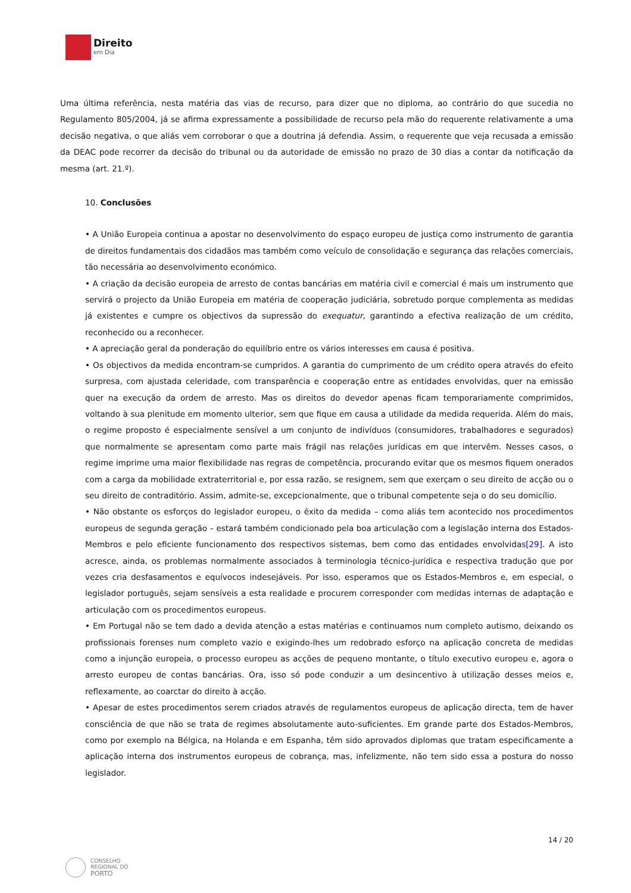Direito
em Dia
Uma última referência, nesta matéria das vias de recurso, para dizer que no diploma, ao contrário do que sucedia no Regulamento 805/2004, já se afirma expressamente a possibilidade de recurso pela mão do requerente relativamente a uma decisão negativa, o que aliás vem corroborar o que a doutrina já defendia. Assim, o requerente que veja recusada a emissão da DEAC pode recorrer da decisão do tribunal ou da autoridade de emissão no prazo de 30 dias a contar da notificação da mesma (art. 21.º).
10. Conclusões
• A União Europeia continua a apostar no desenvolvimento do espaço europeu de justiça como instrumento de garantia de direitos fundamentais dos cidadãos mas também como veículo de consolidação e segurança das relações comerciais, tão necessária ao desenvolvimento económico.
• A criação da decisão europeia de arresto de contas bancárias em matéria civil e comercial é mais um instrumento que servirá o projecto da União Europeia em matéria de cooperação judiciária, sobretudo porque complementa as medidas já existentes e cumpre os objectivos da supressão do exequatur, garantindo a efectiva realização de um crédito, reconhecido ou a reconhecer.
• A apreciação geral da ponderação do equilíbrio entre os vários interesses em causa é positiva.
• Os objectivos da medida encontram-se cumpridos. A garantia do cumprimento de um crédito opera através do efeito surpresa, com ajustada celeridade, com transparência e cooperação entre as entidades envolvidas, quer na emissão quer na execução da ordem de arresto. Mas os direitos do devedor apenas ficam temporariamente comprimidos, voltando à sua plenitude em momento ulterior, sem que fique em causa a utilidade da medida requerida. Além do mais, o regime proposto é especialmente sensível a um conjunto de indivíduos (consumidores, trabalhadores e segurados) que normalmente se apresentam como parte mais frágil nas relações jurídicas em que intervêm. Nesses casos, o regime imprime uma maior flexibilidade nas regras de competência, procurando evitar que os mesmos fiquem onerados com a carga da mobilidade extraterritorial e, por essa razão, se resignem, sem que exerçam o seu direito de acção ou o seu direito de contraditório. Assim, admite-se, excepcionalmente, que o tribunal competente seja o do seu domicílio.
• Não obstante os esforços do legislador europeu, o êxito da medida – como aliás tem acontecido nos procedimentos europeus de segunda geração – estará também condicionado pela boa articulação com a legislação interna dos Estados-Membros e pelo eficiente funcionamento dos respectivos sistemas, bem como das entidades envolvidas[29]. A isto acresce, ainda, os problemas normalmente associados à terminologia técnico-jurídica e respectiva tradução que por vezes cria desfasamentos e equívocos indesejáveis. Por isso, esperamos que os Estados-Membros e, em especial, o legislador português, sejam sensíveis a esta realidade e procurem corresponder com medidas internas de adaptação e articulação com os procedimentos europeus.
• Em Portugal não se tem dado a devida atenção a estas matérias e continuamos num completo autismo, deixando os profissionais forenses num completo vazio e exigindo-lhes um redobrado esforço na aplicação concreta de medidas como a injunção europeia, o processo europeu as acções de pequeno montante, o título executivo europeu e, agora o arresto europeu de contas bancárias. Ora, isso só pode conduzir a um desincentivo à utilização desses meios e, reflexamente, ao coarctar do direito à acção.
• Apesar de estes procedimentos serem criados através de regulamentos europeus de aplicação directa, tem de haver consciência de que não se trata de regimes absolutamente auto-suficientes. Em grande parte dos Estados-Membros, como por exemplo na Bélgica, na Holanda e em Espanha, têm sido aprovados diplomas que tratam especificamente a aplicação interna dos instrumentos europeus de cobrança, mas, infelizmente, não tem sido essa a postura do nosso legislador.
14 / 20
CONSELHO
REGIONAL DO
PORTO